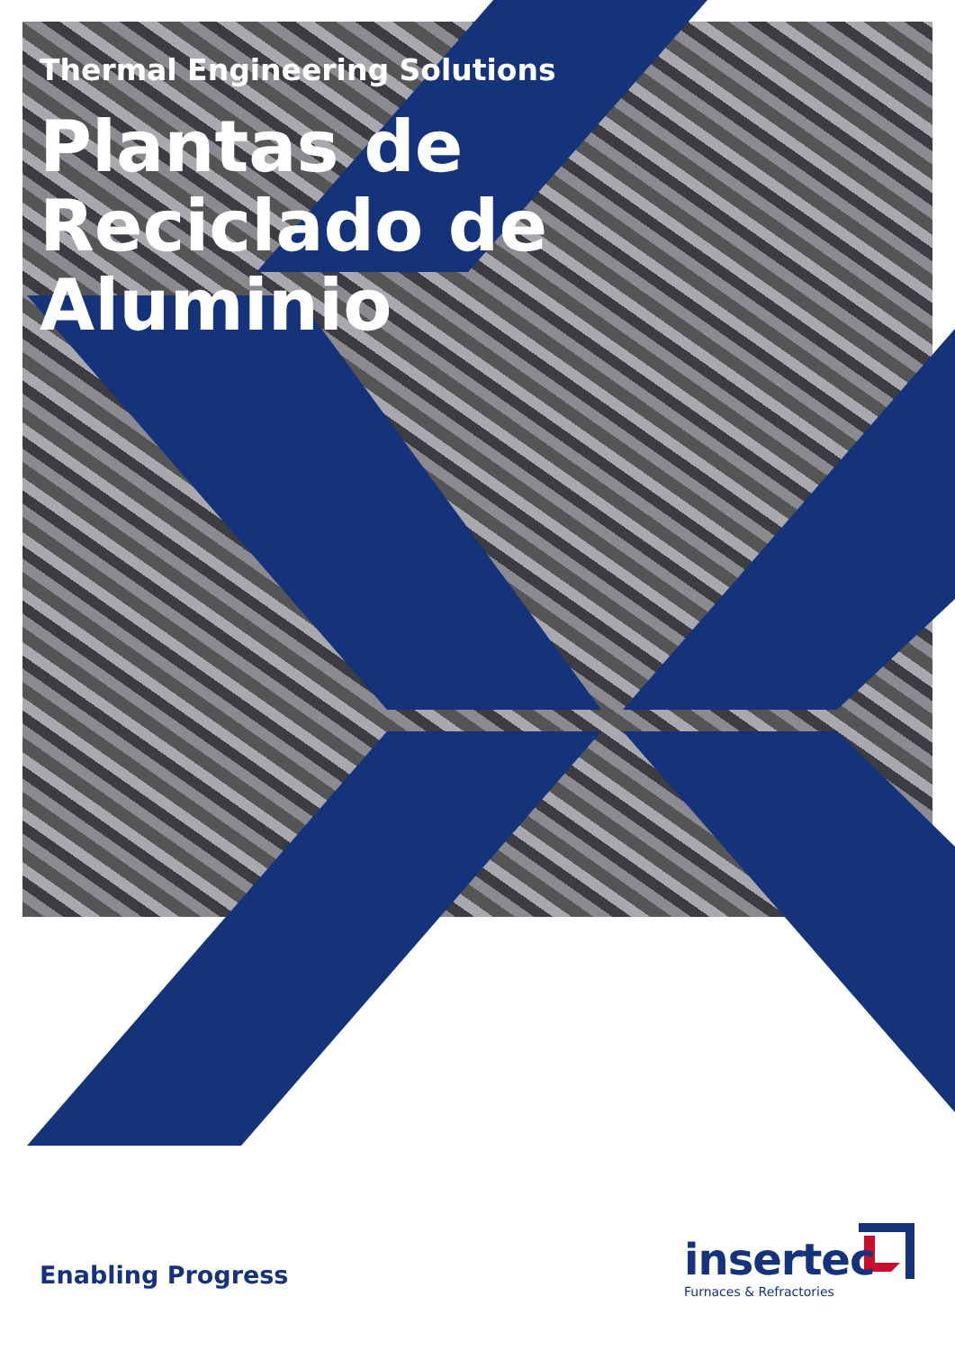Thermal Engineering Solutions
Plantas de
Reciclado de
Aluminio
Enabling Progress
insertec
Furnaces & Refractories